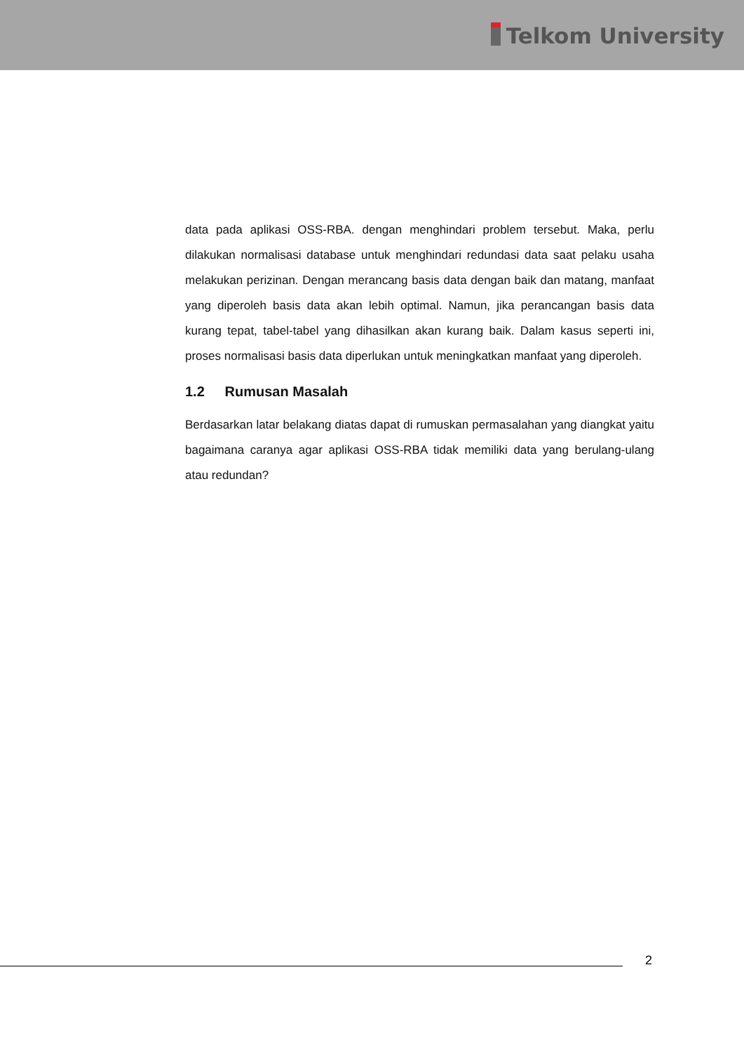Telkom University
data pada aplikasi OSS-RBA. dengan menghindari problem tersebut. Maka, perlu dilakukan normalisasi database untuk menghindari redundasi data saat pelaku usaha melakukan perizinan. Dengan merancang basis data dengan baik dan matang, manfaat yang diperoleh basis data akan lebih optimal. Namun, jika perancangan basis data kurang tepat, tabel-tabel yang dihasilkan akan kurang baik. Dalam kasus seperti ini, proses normalisasi basis data diperlukan untuk meningkatkan manfaat yang diperoleh.
1.2 Rumusan Masalah
Berdasarkan latar belakang diatas dapat di rumuskan permasalahan yang diangkat yaitu bagaimana caranya agar aplikasi OSS-RBA tidak memiliki data yang berulang-ulang atau redundan?
2